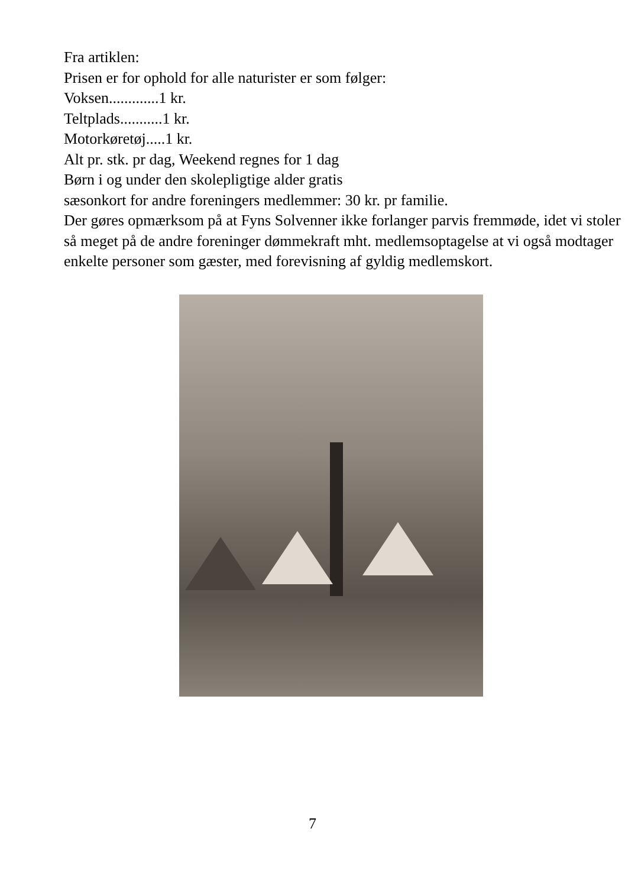Fra artiklen:
Prisen er for ophold for alle naturister er som følger:
Voksen.............1 kr.
Teltplads...........1 kr.
Motorkøretøj.....1 kr.
Alt pr. stk. pr dag, Weekend regnes for 1 dag
Børn i og under den skolepligtige alder gratis
sæsonkort for andre foreningers medlemmer: 30 kr. pr familie.
Der gøres opmærksom på at Fyns Solvenner ikke forlanger parvis fremmøde, idet vi stoler så meget på de andre foreninger dømmekraft mht. medlemsoptagelse at vi også modtager enkelte personer som gæster, med forevisning af gyldig medlemskort.
7